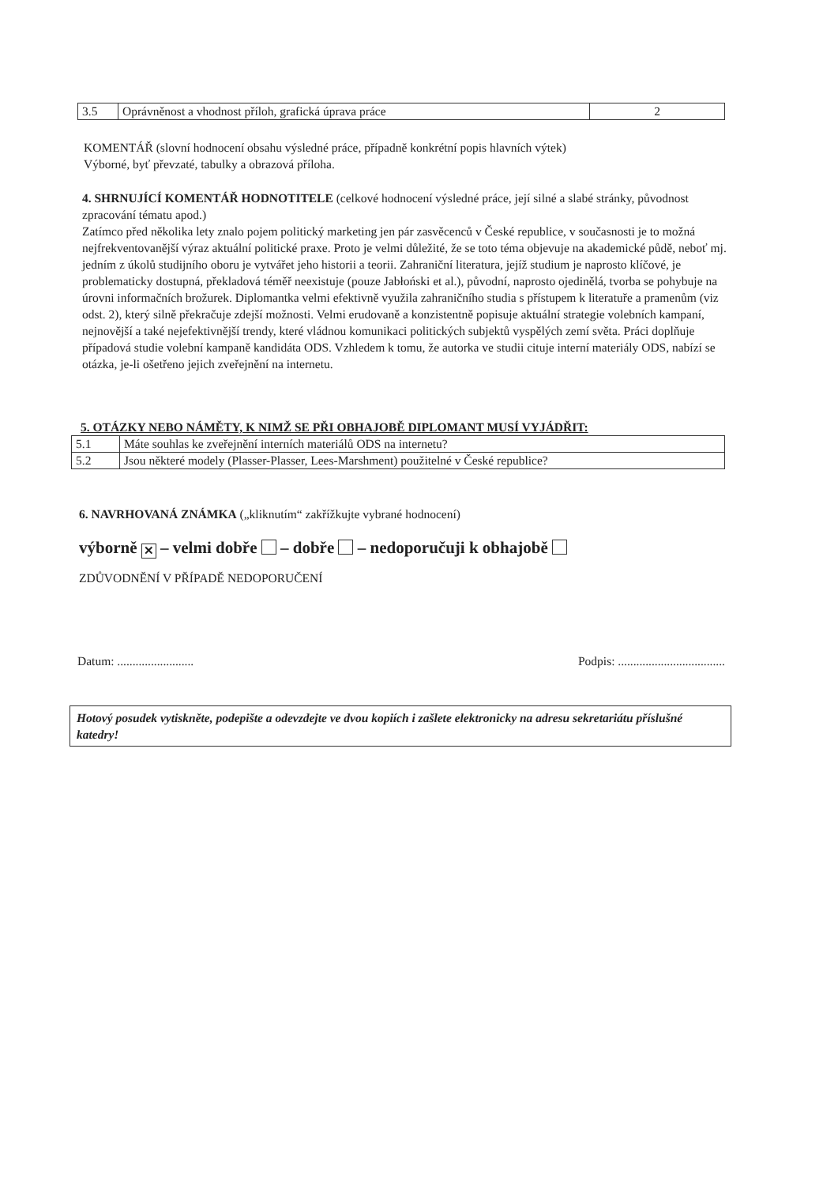| 3.5 | Oprávněnost a vhodnost příloh, grafická úprava práce | 2 |
KOMENTÁŘ (slovní hodnocení obsahu výsledné práce, případně konkrétní popis hlavních výtek)
Výborné, byť převzaté, tabulky a obrazová příloha.
4. SHRNUJÍCÍ KOMENTÁŘ HODNOTITELE (celkové hodnocení výsledné práce, její silné a slabé stránky, původnost zpracování tématu apod.)
Zatímco před několika lety znalo pojem politický marketing jen pár zasvěcenců v České republice, v současnosti je to možná nejfrekventovanější výraz aktuální politické praxe. Proto je velmi důležité, že se toto téma objevuje na akademické půdě, neboť mj. jedním z úkolů studijního oboru je vytvářet jeho historii a teorii. Zahraniční literatura, jejíž studium je naprosto klíčové, je problematicky dostupná, překladová téměř neexistuje (pouze Jabłoński et al.), původní, naprosto ojedinělá, tvorba se pohybuje na úrovni informačních brožurek. Diplomantka velmi efektivně využila zahraničního studia s přístupem k literatuře a pramenům (viz odst. 2), který silně překračuje zdejší možnosti. Velmi erudovaně a konzistentně popisuje aktuální strategie volebních kampaní, nejnovější a také nejefektivnější trendy, které vládnou komunikaci politických subjektů vyspělých zemí světa. Práci doplňuje případová studie volební kampaně kandidáta ODS. Vzhledem k tomu, že autorka ve studii cituje interní materiály ODS, nabízí se otázka, je-li ošetřeno jejich zveřejnění na internetu.
5. OTÁZKY NEBO NÁMĚTY, K NIMŽ SE PŘI OBHAJOBĚ DIPLOMANT MUSÍ VYJÁDŘIT:
| 5.1 | Máte souhlas ke zveřejnění interních materiálů ODS na internetu? |
| 5.2 | Jsou některé modely (Plasser-Plasser, Lees-Marshment) použitelné v České republice? |
6. NAVRHOVANÁ ZNÁMKA („kliknutím“ zakřížkujte vybrané hodnocení)
výborně ✕ – velmi dobře – dobře – nedoporučuji k obhajobě
ZDŮVODNĚNÍ V PŘÍPADĚ NEDOPORUČENÍ
Datum: ......................... Podpis: ...................................
Hotový posudek vytiskněte, podepište a odevzdejte ve dvou kopiích i zašlete elektronicky na adresu sekretariátu příslušné katedry!